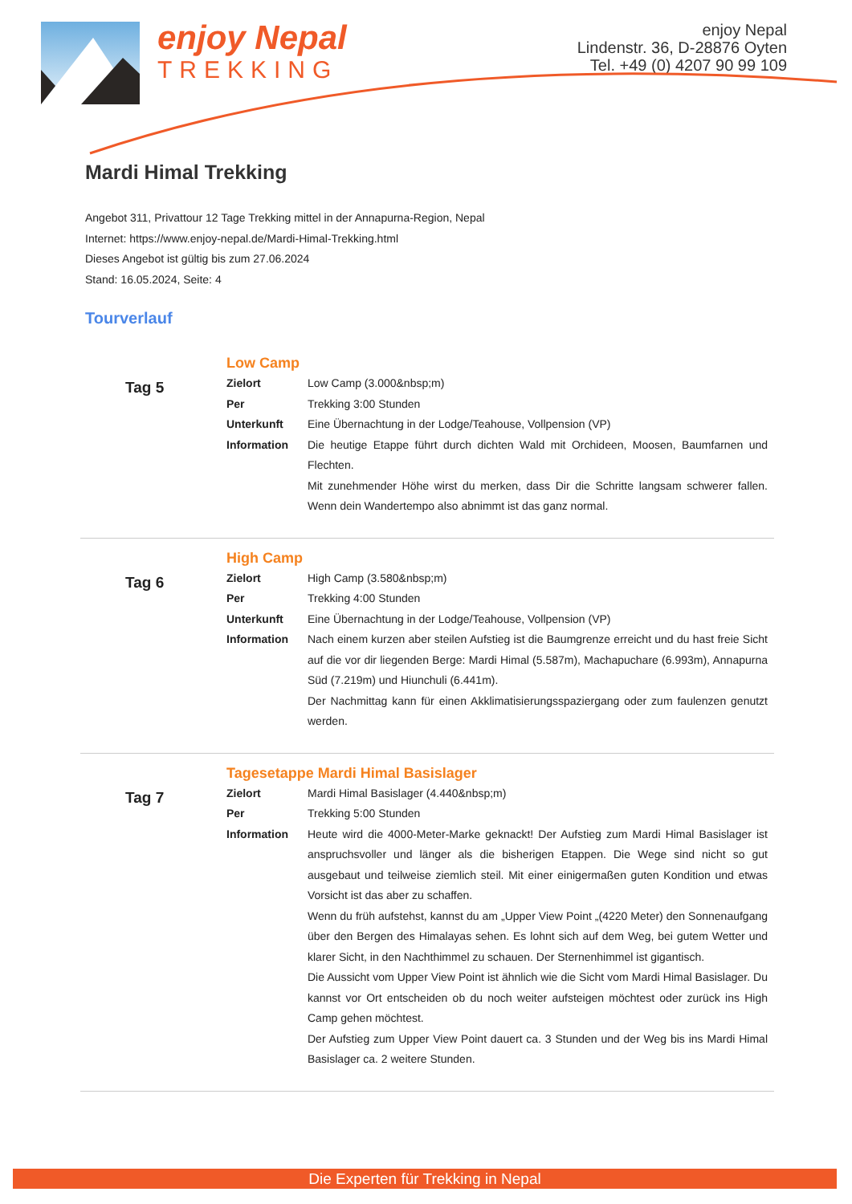enjoy Nepal
TREKKING
enjoy Nepal
Lindenstr. 36, D-28876 Oyten
Tel. +49 (0) 4207 90 99 109
Mardi Himal Trekking
Angebot 311, Privattour 12 Tage Trekking mittel in der Annapurna-Region, Nepal
Internet: https://www.enjoy-nepal.de/Mardi-Himal-Trekking.html
Dieses Angebot ist gültig bis zum 27.06.2024
Stand: 16.05.2024, Seite: 4
Tourverlauf
Tag 5
Low Camp
| Zielort | Low Camp (3.000&nbsp;m) |
| Per | Trekking 3:00 Stunden |
| Unterkunft | Eine Übernachtung in der Lodge/Teahouse, Vollpension (VP) |
| Information | Die heutige Etappe führt durch dichten Wald mit Orchideen, Moosen, Baumfarnen und Flechten. Mit zunehmender Höhe wirst du merken, dass Dir die Schritte langsam schwerer fallen. Wenn dein Wandertempo also abnimmt ist das ganz normal. |
Tag 6
High Camp
| Zielort | High Camp (3.580&nbsp;m) |
| Per | Trekking 4:00 Stunden |
| Unterkunft | Eine Übernachtung in der Lodge/Teahouse, Vollpension (VP) |
| Information | Nach einem kurzen aber steilen Aufstieg ist die Baumgrenze erreicht und du hast freie Sicht auf die vor dir liegenden Berge: Mardi Himal (5.587m), Machapuchare (6.993m), Annapurna Süd (7.219m) und Hiunchuli (6.441m). Der Nachmittag kann für einen Akklimatisierungsspaziergang oder zum faulenzen genutzt werden. |
Tag 7
Tagesetappe Mardi Himal Basislager
| Zielort | Mardi Himal Basislager (4.440&nbsp;m) |
| Per | Trekking 5:00 Stunden |
| Information | Heute wird die 4000-Meter-Marke geknackt! Der Aufstieg zum Mardi Himal Basislager ist anspruchsvoller und länger als die bisherigen Etappen. Die Wege sind nicht so gut ausgebaut und teilweise ziemlich steil. Mit einer einigermaßen guten Kondition und etwas Vorsicht ist das aber zu schaffen. Wenn du früh aufstehst, kannst du am „Upper View Point „(4220 Meter) den Sonnenaufgang über den Bergen des Himalayas sehen. Es lohnt sich auf dem Weg, bei gutem Wetter und klarer Sicht, in den Nachthimmel zu schauen. Der Sternenhimmel ist gigantisch. Die Aussicht vom Upper View Point ist ähnlich wie die Sicht vom Mardi Himal Basislager. Du kannst vor Ort entscheiden ob du noch weiter aufsteigen möchtest oder zurück ins High Camp gehen möchtest. Der Aufstieg zum Upper View Point dauert ca. 3 Stunden und der Weg bis ins Mardi Himal Basislager ca. 2 weitere Stunden. |
Die Experten für Trekking in Nepal